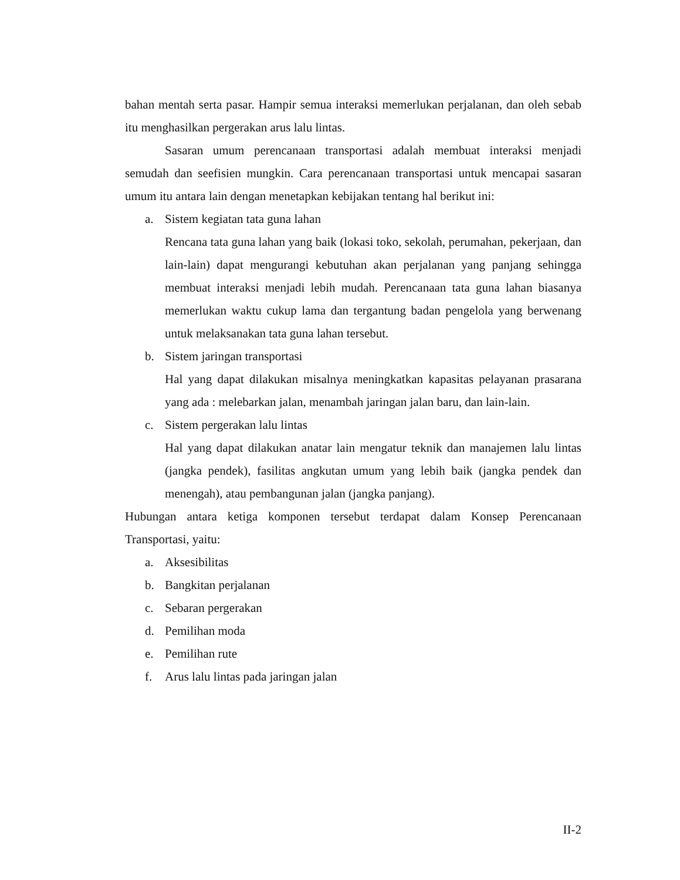bahan mentah serta pasar. Hampir semua interaksi memerlukan perjalanan, dan oleh sebab itu menghasilkan pergerakan arus lalu lintas.
Sasaran umum perencanaan transportasi adalah membuat interaksi menjadi semudah dan seefisien mungkin. Cara perencanaan transportasi untuk mencapai sasaran umum itu antara lain dengan menetapkan kebijakan tentang hal berikut ini:
a. Sistem kegiatan tata guna lahan
Rencana tata guna lahan yang baik (lokasi toko, sekolah, perumahan, pekerjaan, dan lain-lain) dapat mengurangi kebutuhan akan perjalanan yang panjang sehingga membuat interaksi menjadi lebih mudah. Perencanaan tata guna lahan biasanya memerlukan waktu cukup lama dan tergantung badan pengelola yang berwenang untuk melaksanakan tata guna lahan tersebut.
b. Sistem jaringan transportasi
Hal yang dapat dilakukan misalnya meningkatkan kapasitas pelayanan prasarana yang ada : melebarkan jalan, menambah jaringan jalan baru, dan lain-lain.
c. Sistem pergerakan lalu lintas
Hal yang dapat dilakukan anatar lain mengatur teknik dan manajemen lalu lintas (jangka pendek), fasilitas angkutan umum yang lebih baik (jangka pendek dan menengah), atau pembangunan jalan (jangka panjang).
Hubungan antara ketiga komponen tersebut terdapat dalam Konsep Perencanaan Transportasi, yaitu:
a. Aksesibilitas
b. Bangkitan perjalanan
c. Sebaran pergerakan
d. Pemilihan moda
e. Pemilihan rute
f. Arus lalu lintas pada jaringan jalan
II-2